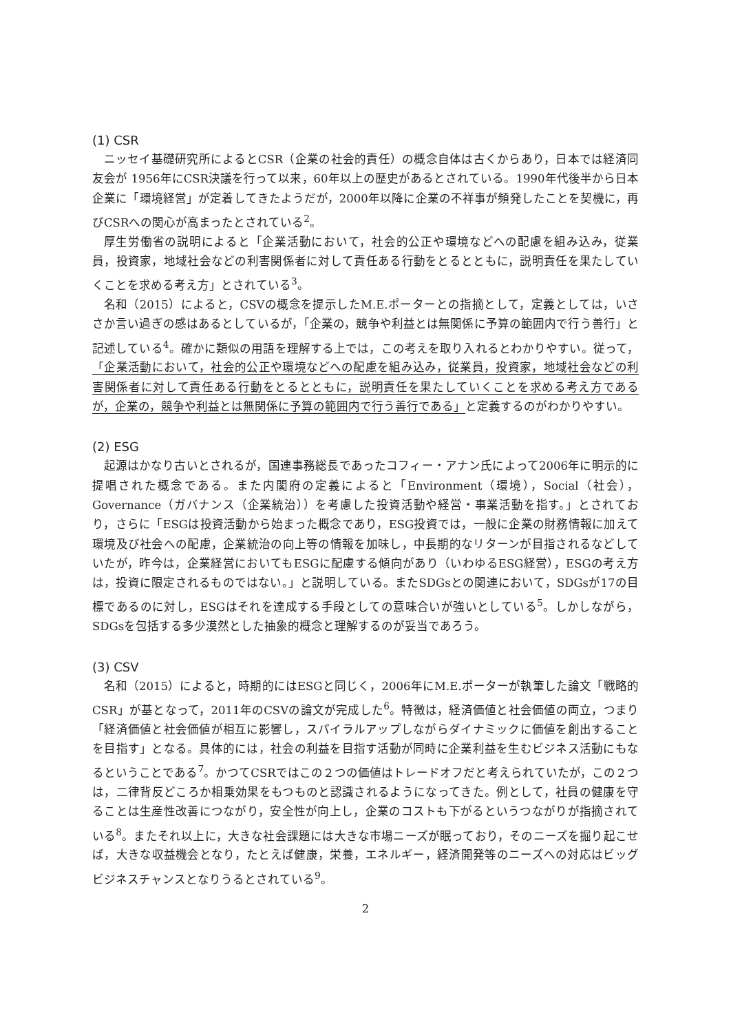(1) CSR
ニッセイ基礎研究所によるとCSR（企業の社会的責任）の概念自体は古くからあり，日本では経済同友会が 1956年にCSR決議を行って以来，60年以上の歴史があるとされている。1990年代後半から日本企業に「環境経営」が定着してきたようだが，2000年以降に企業の不祥事が頻発したことを契機に，再びCSRへの関心が高まったとされている<sup>2</sup>。
厚生労働省の説明によると「企業活動において，社会的公正や環境などへの配慮を組み込み，従業員，投資家，地域社会などの利害関係者に対して責任ある行動をとるとともに，説明責任を果たしていくことを求める考え方」とされている<sup>3</sup>。
名和（2015）によると，CSVの概念を提示したM.E.ポーターとの指摘として，定義としては，いささか言い過ぎの感はあるとしているが，「企業の，競争や利益とは無関係に予算の範囲内で行う善行」と記述している<sup>4</sup>。確かに類似の用語を理解する上では，この考えを取り入れるとわかりやすい。従って，「企業活動において，社会的公正や環境などへの配慮を組み込み，従業員，投資家，地域社会などの利害関係者に対して責任ある行動をとるとともに，説明責任を果たしていくことを求める考え方であるが，企業の，競争や利益とは無関係に予算の範囲内で行う善行である」と定義するのがわかりやすい。
(2) ESG
起源はかなり古いとされるが，国連事務総長であったコフィー・アナン氏によって2006年に明示的に提唱された概念である。また内閣府の定義によると「Environment（環境），Social（社会），Governance（ガバナンス（企業統治））を考慮した投資活動や経営・事業活動を指す。」とされており，さらに「ESGは投資活動から始まった概念であり，ESG投資では，一般に企業の財務情報に加えて環境及び社会への配慮，企業統治の向上等の情報を加味し，中長期的なリターンが目指されるなどしていたが，昨今は，企業経営においてもESGに配慮する傾向があり（いわゆるESG経営），ESGの考え方は，投資に限定されるものではない。」と説明している。またSDGsとの関連において，SDGsが17の目標であるのに対し，ESGはそれを達成する手段としての意味合いが強いとしている<sup>5</sup>。しかしながら，SDGsを包括する多少漠然とした抽象的概念と理解するのが妥当であろう。
(3) CSV
名和（2015）によると，時期的にはESGと同じく，2006年にM.E.ポーターが執筆した論文「戦略的CSR」が基となって，2011年のCSVの論文が完成した<sup>6</sup>。特徴は，経済価値と社会価値の両立，つまり「経済価値と社会価値が相互に影響し，スパイラルアップしながらダイナミックに価値を創出することを目指す」となる。具体的には，社会の利益を目指す活動が同時に企業利益を生むビジネス活動にもなるということである<sup>7</sup>。かつてCSRではこの２つの価値はトレードオフだと考えられていたが，この２つは，二律背反どころか相乗効果をもつものと認識されるようになってきた。例として，社員の健康を守ることは生産性改善につながり，安全性が向上し，企業のコストも下がるというつながりが指摘されている<sup>8</sup>。またそれ以上に，大きな社会課題には大きな市場ニーズが眠っており，そのニーズを掘り起こせば，大きな収益機会となり，たとえば健康，栄養，エネルギー，経済開発等のニーズへの対応はビッグビジネスチャンスとなりうるとされている<sup>9</sup>。
2